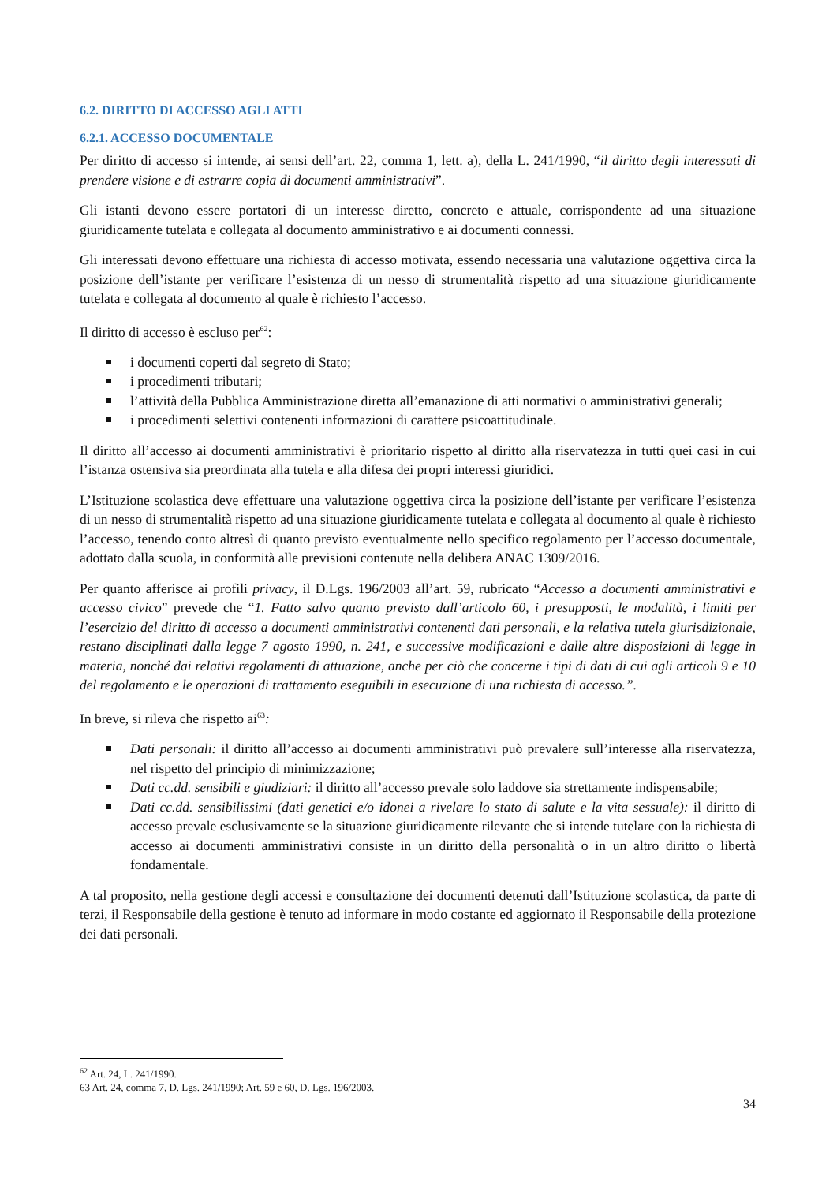6.2. DIRITTO DI ACCESSO AGLI ATTI
6.2.1. ACCESSO DOCUMENTALE
Per diritto di accesso si intende, ai sensi dell’art. 22, comma 1, lett. a), della L. 241/1990, “il diritto degli interessati di prendere visione e di estrarre copia di documenti amministrativi”.
Gli istanti devono essere portatori di un interesse diretto, concreto e attuale, corrispondente ad una situazione giuridicamente tutelata e collegata al documento amministrativo e ai documenti connessi.
Gli interessati devono effettuare una richiesta di accesso motivata, essendo necessaria una valutazione oggettiva circa la posizione dell’istante per verificare l’esistenza di un nesso di strumentalità rispetto ad una situazione giuridicamente tutelata e collegata al documento al quale è richiesto l’accesso.
Il diritto di accesso è escluso per<sup>62</sup>:
i documenti coperti dal segreto di Stato;
i procedimenti tributari;
l’attività della Pubblica Amministrazione diretta all’emanazione di atti normativi o amministrativi generali;
i procedimenti selettivi contenenti informazioni di carattere psicoattitudinale.
Il diritto all’accesso ai documenti amministrativi è prioritario rispetto al diritto alla riservatezza in tutti quei casi in cui l’istanza ostensiva sia preordinata alla tutela e alla difesa dei propri interessi giuridici.
L’Istituzione scolastica deve effettuare una valutazione oggettiva circa la posizione dell’istante per verificare l’esistenza di un nesso di strumentalità rispetto ad una situazione giuridicamente tutelata e collegata al documento al quale è richiesto l’accesso, tenendo conto altresì di quanto previsto eventualmente nello specifico regolamento per l’accesso documentale, adottato dalla scuola, in conformità alle previsioni contenute nella delibera ANAC 1309/2016.
Per quanto afferisce ai profili privacy, il D.Lgs. 196/2003 all’art. 59, rubricato “Accesso a documenti amministrativi e accesso civico” prevede che “1. Fatto salvo quanto previsto dall’articolo 60, i presupposti, le modalità, i limiti per l’esercizio del diritto di accesso a documenti amministrativi contenenti dati personali, e la relativa tutela giurisdizionale, restano disciplinati dalla legge 7 agosto 1990, n. 241, e successive modificazioni e dalle altre disposizioni di legge in materia, nonché dai relativi regolamenti di attuazione, anche per ciò che concerne i tipi di dati di cui agli articoli 9 e 10 del regolamento e le operazioni di trattamento eseguibili in esecuzione di una richiesta di accesso.”.
In breve, si rileva che rispetto ai<sup>63</sup>:
Dati personali: il diritto all’accesso ai documenti amministrativi può prevalere sull’interesse alla riservatezza, nel rispetto del principio di minimizzazione;
Dati cc.dd. sensibili e giudiziari: il diritto all’accesso prevale solo laddove sia strettamente indispensabile;
Dati cc.dd. sensibilissimi (dati genetici e/o idonei a rivelare lo stato di salute e la vita sessuale): il diritto di accesso prevale esclusivamente se la situazione giuridicamente rilevante che si intende tutelare con la richiesta di accesso ai documenti amministrativi consiste in un diritto della personalità o in un altro diritto o libertà fondamentale.
A tal proposito, nella gestione degli accessi e consultazione dei documenti detenuti dall’Istituzione scolastica, da parte di terzi, il Responsabile della gestione è tenuto ad informare in modo costante ed aggiornato il Responsabile della protezione dei dati personali.
<sup>62</sup> Art. 24, L. 241/1990.
63 Art. 24, comma 7, D. Lgs. 241/1990; Art. 59 e 60, D. Lgs. 196/2003.
34